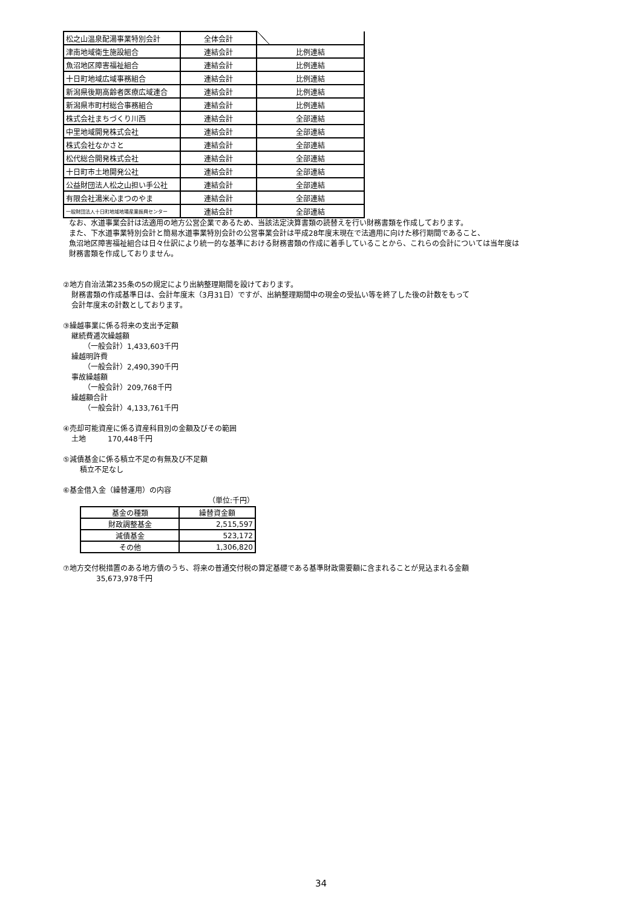| 松之山温泉配湯事業特別会計 | 全体会計 | |
| 津南地域衛生施設組合 | 連結会計 | 比例連結 |
| 魚沼地区障害福祉組合 | 連結会計 | 比例連結 |
| 十日町地域広域事務組合 | 連結会計 | 比例連結 |
| 新潟県後期高齢者医療広域連合 | 連結会計 | 比例連結 |
| 新潟県市町村総合事務組合 | 連結会計 | 比例連結 |
| 株式会社まちづくり川西 | 連結会計 | 全部連結 |
| 中里地域開発株式会社 | 連結会計 | 全部連結 |
| 株式会社なかさと | 連結会計 | 全部連結 |
| 松代総合開発株式会社 | 連結会計 | 全部連結 |
| 十日町市土地開発公社 | 連結会計 | 全部連結 |
| 公益財団法人松之山担い手公社 | 連結会計 | 全部連結 |
| 有限会社湯米心まつのやま | 連結会計 | 全部連結 |
| 一般財団法人十日町地域地場産業振興センター | 連結会計 | 全部連結 |
なお、水道事業会計は法適用の地方公営企業であるため、当該法定決算書類の読替えを行い財務書類を作成しております。
また、下水道事業特別会計と簡易水道事業特別会計の公営事業会計は平成28年度末現在で法適用に向けた移行期間であること、
魚沼地区障害福祉組合は日々仕訳により統一的な基準における財務書類の作成に着手していることから、これらの会計については当年度は
財務書類を作成しておりません。
②地方自治法第235条の5の規定により出納整理期間を設けております。
財務書類の作成基準日は、会計年度末（3月31日）ですが、出納整理期間中の現金の受払い等を終了した後の計数をもって
会計年度末の計数としております。
③繰越事業に係る将来の支出予定額
継続費逓次繰越額
（一般会計）1,433,603千円
繰越明許費
（一般会計）2,490,390千円
事故繰越額
（一般会計）209,768千円
繰越額合計
（一般会計）4,133,761千円
④売却可能資産に係る資産科目別の金額及びその範囲
土地　　　170,448千円
⑤減債基金に係る積立不足の有無及び不足額
積立不足なし
⑥基金借入金（繰替運用）の内容
（単位:千円）
| 基金の種類 | 繰替資金額 |
| --- | --- |
| 財政調整基金 | 2,515,597 |
| 減債基金 | 523,172 |
| その他 | 1,306,820 |
⑦地方交付税措置のある地方債のうち、将来の普通交付税の算定基礎である基準財政需要額に含まれることが見込まれる金額
35,673,978千円
34